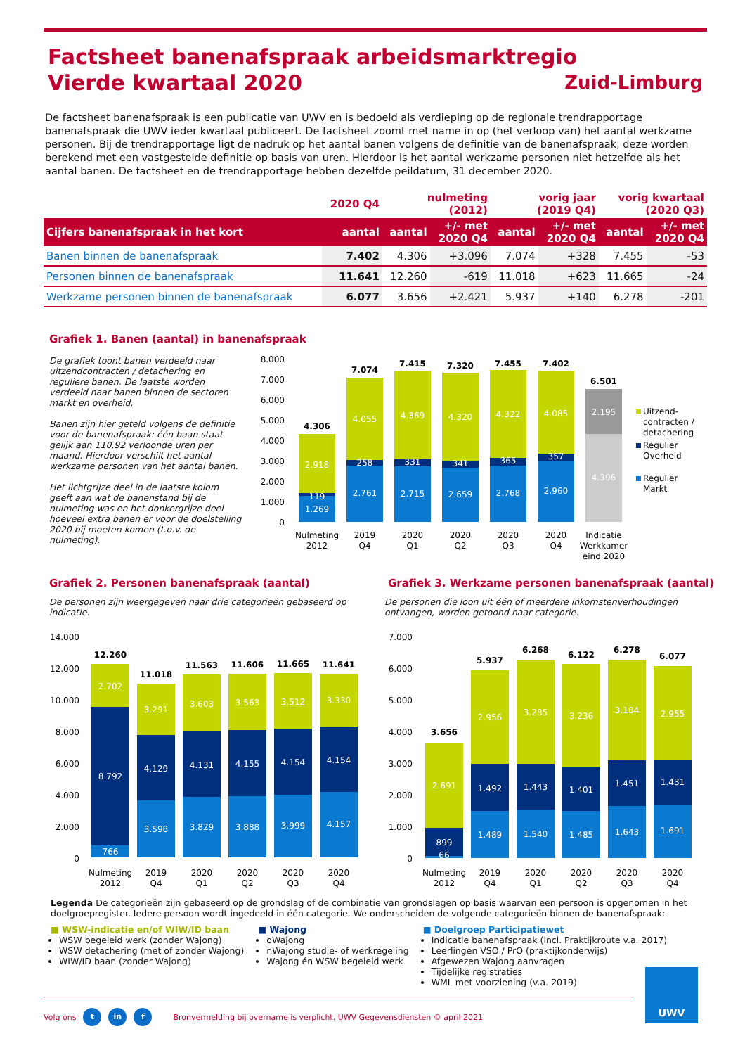Factsheet banenafspraak arbeidsmarktregio
Vierde kwartaal 2020
Zuid-Limburg
De factsheet banenafspraak is een publicatie van UWV en is bedoeld als verdieping op de regionale trendrapportage banenafspraak die UWV ieder kwartaal publiceert. De factsheet zoomt met name in op (het verloop van) het aantal werkzame personen. Bij de trendrapportage ligt de nadruk op het aantal banen volgens de definitie van de banenafspraak, deze worden berekend met een vastgestelde definitie op basis van uren. Hierdoor is het aantal werkzame personen niet hetzelfde als het aantal banen. De factsheet en de trendrapportage hebben dezelfde peildatum, 31 december 2020.
| | 2020 Q4 | nulmeting (2012) | | vorig jaar (2019 Q4) | | vorig kwartaal (2020 Q3) | |
| --- | --- | --- | --- | --- | --- | --- | --- |
| Cijfers banenafspraak in het kort | aantal | aantal | +/- met 2020 Q4 | aantal | +/- met 2020 Q4 | aantal | +/- met 2020 Q4 |
| Banen binnen de banenafspraak | 7.402 | 4.306 | +3.096 | 7.074 | +328 | 7.455 | -53 |
| Personen binnen de banenafspraak | 11.641 | 12.260 | -619 | 11.018 | +623 | 11.665 | -24 |
| Werkzame personen binnen de banenafspraak | 6.077 | 3.656 | +2.421 | 5.937 | +140 | 6.278 | -201 |
Grafiek 1. Banen (aantal) in banenafspraak
De grafiek toont banen verdeeld naar uitzendcontracten / detachering en reguliere banen. De laatste worden verdeeld naar banen binnen de sectoren markt en overheid.
Banen zijn hier geteld volgens de definitie voor de banenafspraak: één baan staat gelijk aan 110,92 verloonde uren per maand. Hierdoor verschilt het aantal werkzame personen van het aantal banen.
Het lichtgrijze deel in de laatste kolom geeft aan wat de banenstand bij de nulmeting was en het donkergrijze deel hoeveel extra banen er voor de doelstelling 2020 bij moeten komen (t.o.v. de nulmeting).
8.000
7.000
6.000
5.000
4.000
3.000
2.000
1.000
0
2.918
119
1.269
4.055
258
2.761
4.369
331
2.715
4.320
341
2.659
4.322
365
2.768
4.085
357
2.960
2.195
4.306
4.306
7.074
7.415
7.320
7.455
7.402
6.501
Nulmeting
2012
2019
Q4
2020
Q1
2020
Q2
2020
Q3
2020
Q4
Indicatie
Werkkamer
eind 2020
Uitzend-
contracten /
detachering
Regulier
Overheid
Regulier
Markt
Grafiek 2. Personen banenafspraak (aantal)
De personen zijn weergegeven naar drie categorieën gebaseerd op indicatie.
Grafiek 3. Werkzame personen banenafspraak (aantal)
De personen die loon uit één of meerdere inkomstenverhoudingen ontvangen, worden getoond naar categorie.
14.000
12.000
10.000
8.000
6.000
4.000
2.000
0
2.702
8.792
766
3.291
4.129
3.598
3.603
4.131
3.829
3.563
4.155
3.888
3.512
4.154
3.999
3.330
4.154
4.157
12.260
11.018
11.563
11.606
11.665
11.641
Nulmeting
2012
2019
Q4
2020
Q1
2020
Q2
2020
Q3
2020
Q4
7.000
6.000
5.000
4.000
3.000
2.000
1.000
0
2.691
899
66
2.956
1.492
1.489
3.285
1.443
1.540
3.236
1.401
1.485
3.184
1.451
1.643
2.955
1.431
1.691
3.656
5.937
6.268
6.122
6.278
6.077
Nulmeting
2012
2019
Q4
2020
Q1
2020
Q2
2020
Q3
2020
Q4
Legenda De categorieën zijn gebaseerd op de grondslag of de combinatie van grondslagen op basis waarvan een persoon is opgenomen in het doelgroepregister. Iedere persoon wordt ingedeeld in één categorie. We onderscheiden de volgende categorieën binnen de banenafspraak:
■ WSW-indicatie en/of WIW/ID baan
WSW begeleid werk (zonder Wajong)
WSW detachering (met of zonder Wajong)
WIW/ID baan (zonder Wajong)
■ Wajong
oWajong
nWajong studie- of werkregeling
Wajong én WSW begeleid werk
■ Doelgroep Participatiewet
Indicatie banenafspraak (incl. Praktijkroute v.a. 2017)
Leerlingen VSO / PrO (praktijkonderwijs)
Afgewezen Wajong aanvragen
Tijdelijke registraties
WML met voorziening (v.a. 2019)
Volg ons t in f Bronvermelding bij overname is verplicht. UWV Gegevensdiensten © april 2021
UWV